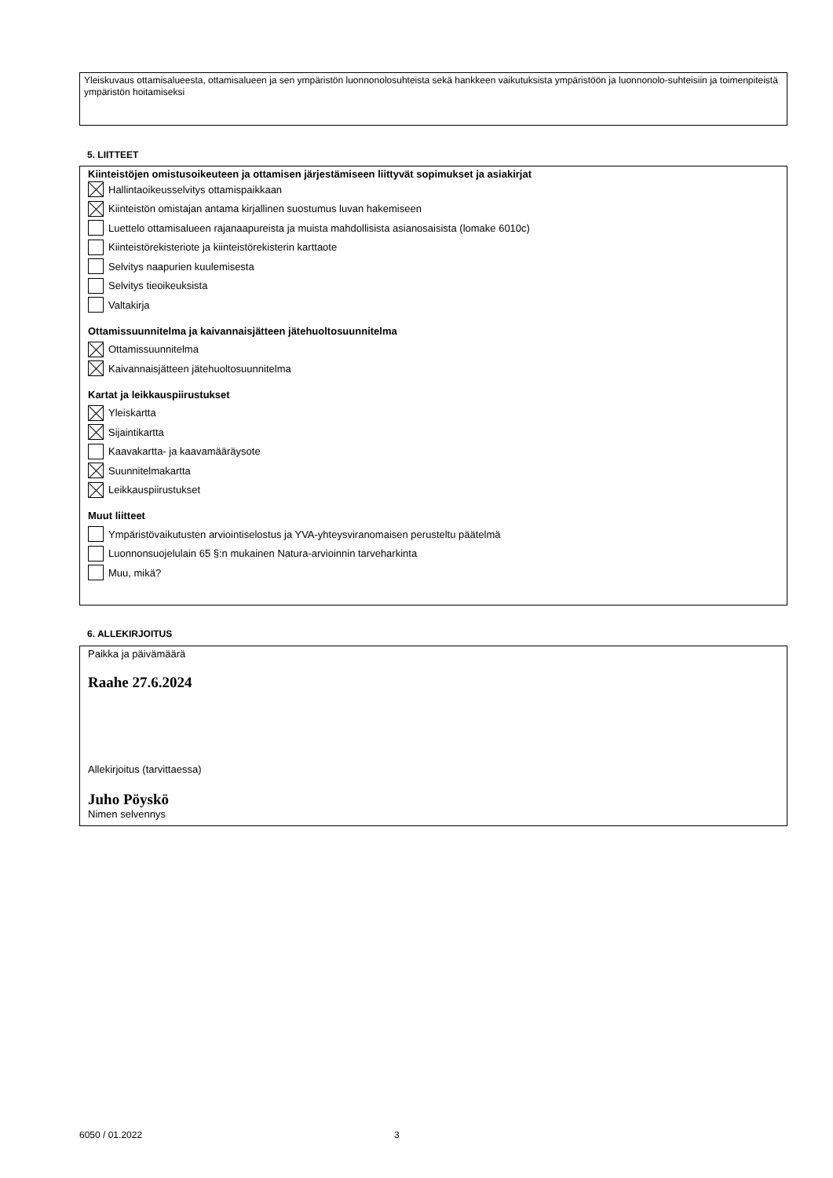Yleiskuvaus ottamisalueesta, ottamisalueen ja sen ympäristön luonnonolosuhteista sekä hankkeen vaikutuksista ympäristöön ja luonnonolo-suhteisiin ja toimenpiteistä ympäristön hoitamiseksi
5. LIITTEET
Kiinteistöjen omistusoikeuteen ja ottamisen järjestämiseen liittyvät sopimukset ja asiakirjat
Hallintaoikeusselvitys ottamispaikkaan
Kiinteistön omistajan antama kirjallinen suostumus luvan hakemiseen
Luettelo ottamisalueen rajanaapureista ja muista mahdollisista asianosaisista (lomake 6010c)
Kiinteistörekisteriote ja kiinteistörekisterin karttaote
Selvitys naapurien kuulemisesta
Selvitys tieoikeuksista
Valtakirja
Ottamissuunnitelma ja kaivannaisjätteen jätehuoltosuunnitelma
Ottamissuunnitelma
Kaivannaisjätteen jätehuoltosuunnitelma
Kartat ja leikkauspiirustukset
Yleiskartta
Sijaintikartta
Kaavakartta- ja kaavamääräysote
Suunnitelmakartta
Leikkauspiirustukset
Muut liitteet
Ympäristövaikutusten arviointiselostus ja YVA-yhteysviranomaisen perusteltu päätelmä
Luonnonsuojelulain 65 §:n mukainen Natura-arvioinnin tarveharkinta
Muu, mikä?
6. ALLEKIRJOITUS
Paikka ja päivämäärä
Raahe 27.6.2024
Allekirjoitus (tarvittaessa)
Juho Pöyskö
Nimen selvennys
6050 / 01.2022 3